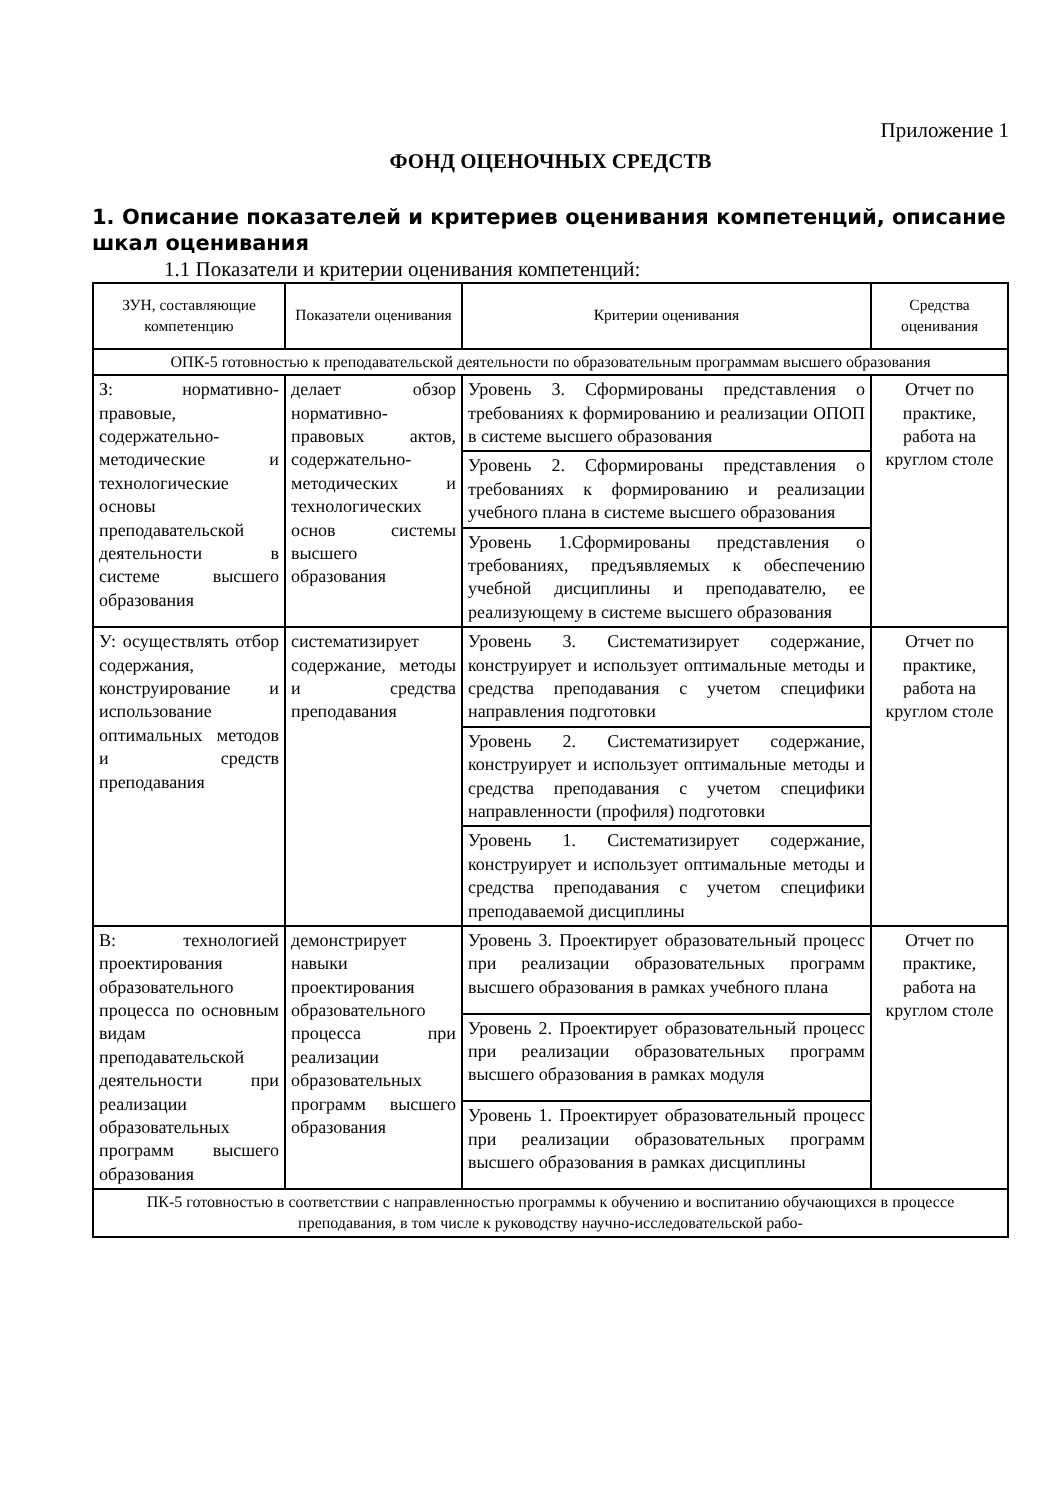Приложение 1
ФОНД ОЦЕНОЧНЫХ СРЕДСТВ
1. Описание показателей и критериев оценивания компетенций, описание шкал оценивания
1.1 Показатели и критерии оценивания компетенций:
| ЗУН, составляющие компетенцию | Показатели оценивания | Критерии оценивания | Средства оценивания |
| --- | --- | --- | --- |
| ОПК-5 готовностью к преподавательской деятельности по образовательным программам высшего образования | | | |
| З: нормативно-правовые, содержательно-методические и технологические основы преподавательской деятельности в системе высшего образования | делает обзор нормативно-правовых актов, содержательно-методических и технологических основ системы высшего образования | Уровень 3. Сформированы представления о требованиях к формированию и реализации ОПОП в системе высшего образования | Отчет по практике, работа на круглом столе |
| | | Уровень 2. Сформированы представления о требованиях к формированию и реализации учебного плана в системе высшего образования | |
| | | Уровень 1.Сформированы представления о требованиях, предъявляемых к обеспечению учебной дисциплины и преподавателю, ее реализующему в системе высшего образования | |
| У: осуществлять отбор содержания, конструирование и использование оптимальных методов и средств преподавания | систематизирует содержание, методы и средства преподавания | Уровень 3. Систематизирует содержание, конструирует и использует оптимальные методы и средства преподавания с учетом специфики направления подготовки | Отчет по практике, работа на круглом столе |
| | | Уровень 2. Систематизирует содержание, конструирует и использует оптимальные методы и средства преподавания с учетом специфики направленности (профиля) подготовки | |
| | | Уровень 1. Систематизирует содержание, конструирует и использует оптимальные методы и средства преподавания с учетом специфики преподаваемой дисциплины | |
| В: технологией проектирования образовательного процесса по основным видам преподавательской деятельности при реализации образовательных программ высшего образования | демонстрирует навыки проектирования образовательного процесса при реализации образовательных программ высшего образования | Уровень 3. Проектирует образовательный процесс при реализации образовательных программ высшего образования в рамках учебного плана | Отчет по практике, работа на круглом столе |
| | | Уровень 2. Проектирует образовательный процесс при реализации образовательных программ высшего образования в рамках модуля | |
| | | Уровень 1. Проектирует образовательный процесс при реализации образовательных программ высшего образования в рамках дисциплины | |
| ПК-5 готовностью в соответствии с направленностью программы к обучению и воспитанию обучающихся в процессе преподавания, в том числе к руководству научно-исследовательской рабо- | | | |